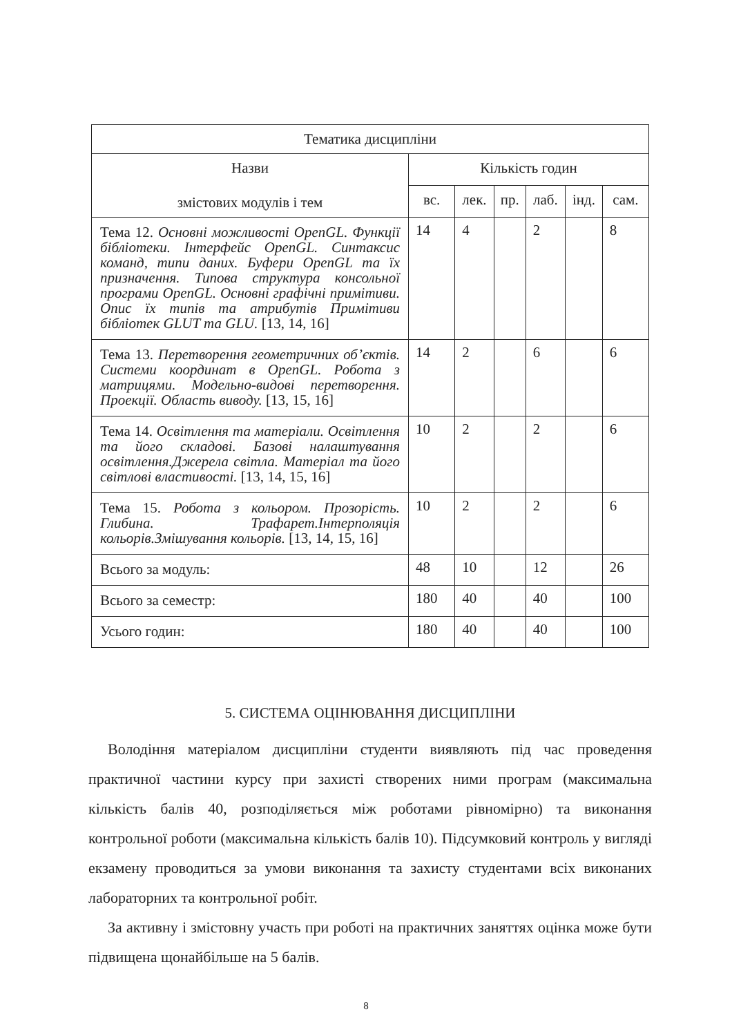| Тематика дисципліни | | | | | | |
| --- | --- | --- | --- | --- | --- | --- |
| Назви змістових модулів і тем | Кількість годин | | | | | |
| | вс. | лек. | пр. | лаб. | інд. | сам. |
| Тема 12. Основні можливості OpenGL. Функції бібліотеки. Інтерфейс OpenGL. Синтаксис команд, типи даних. Буфери OpenGL та їх призначення. Типова структура консольної програми OpenGL. Основні графічні примітиви. Опис їх типів та атрибутів Примітиви бібліотек GLUT та GLU. [13, 14, 16] | 14 | 4 | | 2 | | 8 |
| Тема 13. Перетворення геометричних об’єктів. Системи координат в OpenGL. Робота з матрицями. Модельно-видові перетворення. Проекції. Область виводу. [13, 15, 16] | 14 | 2 | | 6 | | 6 |
| Тема 14. Освітлення та матеріали. Освітлення та його складові. Базові налаштування освітлення.Джерела світла. Матеріал та його світлові властивості. [13, 14, 15, 16] | 10 | 2 | | 2 | | 6 |
| Тема 15. Робота з кольором. Прозорість. Глибина. Трафарет.Інтерполяція кольорів.Змішування кольорів. [13, 14, 15, 16] | 10 | 2 | | 2 | | 6 |
| Всього за модуль: | 48 | 10 | | 12 | | 26 |
| Всього за семестр: | 180 | 40 | | 40 | | 100 |
| Усього годин: | 180 | 40 | | 40 | | 100 |
5. СИСТЕМА ОЦІНЮВАННЯ ДИСЦИПЛІНИ
Володіння матеріалом дисципліни студенти виявляють під час проведення практичної частини курсу при захисті створених ними програм (максимальна кількість балів 40, розподіляється між роботами рівномірно) та виконання контрольної роботи (максимальна кількість балів 10). Підсумковий контроль у вигляді екзамену проводиться за умови виконання та захисту студентами всіх виконаних лабораторних та контрольної робіт.
За активну і змістовну участь при роботі на практичних заняттях оцінка може бути підвищена щонайбільше на 5 балів.
8